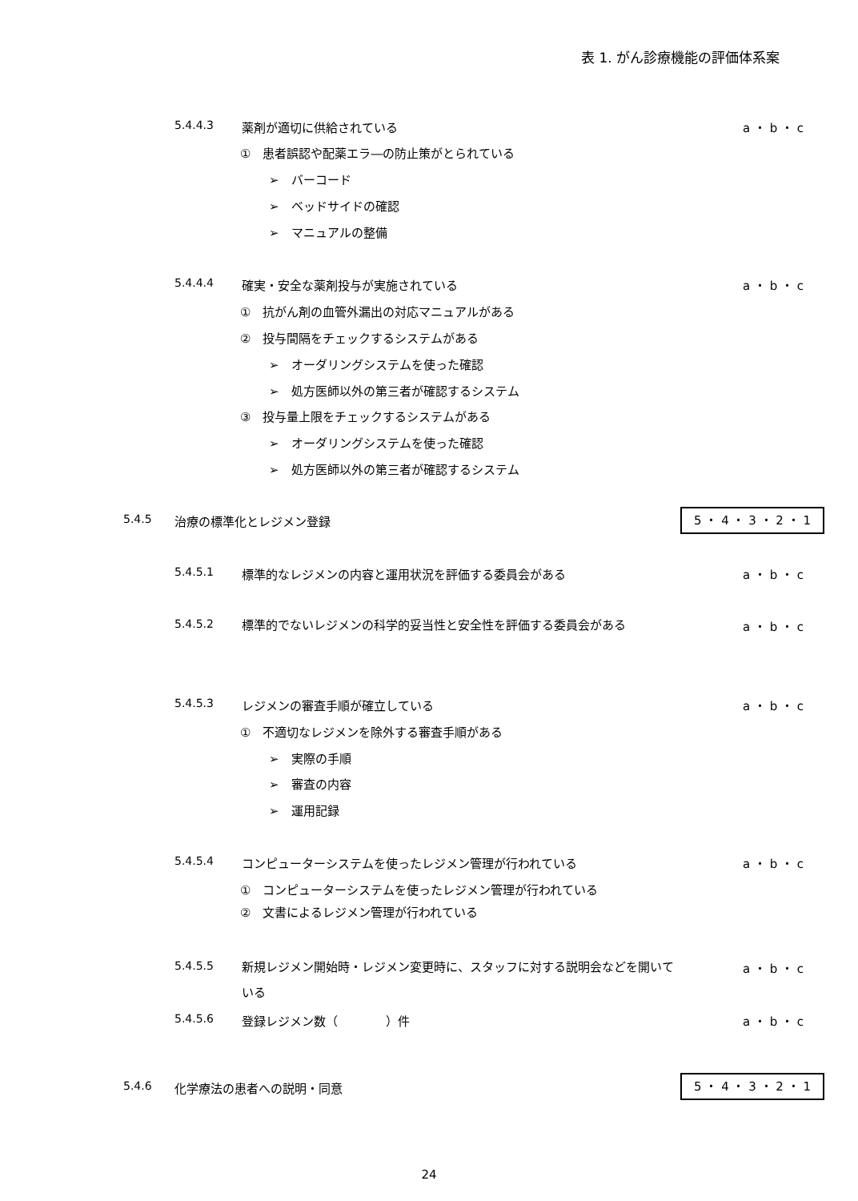表 1. がん診療機能の評価体系案
5.4.4.3 薬剤が適切に供給されている a ・ b ・ c
①　患者誤認や配薬エラ―の防止策がとられている
➢　バーコード
➢　ベッドサイドの確認
➢　マニュアルの整備
5.4.4.4 確実・安全な薬剤投与が実施されている a ・ b ・ c
①　抗がん剤の血管外漏出の対応マニュアルがある
②　投与間隔をチェックするシステムがある
➢　オーダリングシステムを使った確認
➢　処方医師以外の第三者が確認するシステム
③　投与量上限をチェックするシステムがある
➢　オーダリングシステムを使った確認
➢　処方医師以外の第三者が確認するシステム
5.4.5 治療の標準化とレジメン登録
5 ・ 4 ・ 3 ・ 2 ・ 1
5.4.5.1 標準的なレジメンの内容と運用状況を評価する委員会がある a ・ b ・ c
5.4.5.2 標準的でないレジメンの科学的妥当性と安全性を評価する委員会がある a ・ b ・ c
5.4.5.3 レジメンの審査手順が確立している a ・ b ・ c
①　不適切なレジメンを除外する審査手順がある
➢　実際の手順
➢　審査の内容
➢　運用記録
5.4.5.4 コンピューターシステムを使ったレジメン管理が行われている a ・ b ・ c
①　コンピューターシステムを使ったレジメン管理が行われている
②　文書によるレジメン管理が行われている
5.4.5.5 新規レジメン開始時・レジメン変更時に、スタッフに対する説明会などを開いている a ・ b ・ c
5.4.5.6 登録レジメン数（　　　　）件 a ・ b ・ c
5.4.6 化学療法の患者への説明・同意
5 ・ 4 ・ 3 ・ 2 ・ 1
24